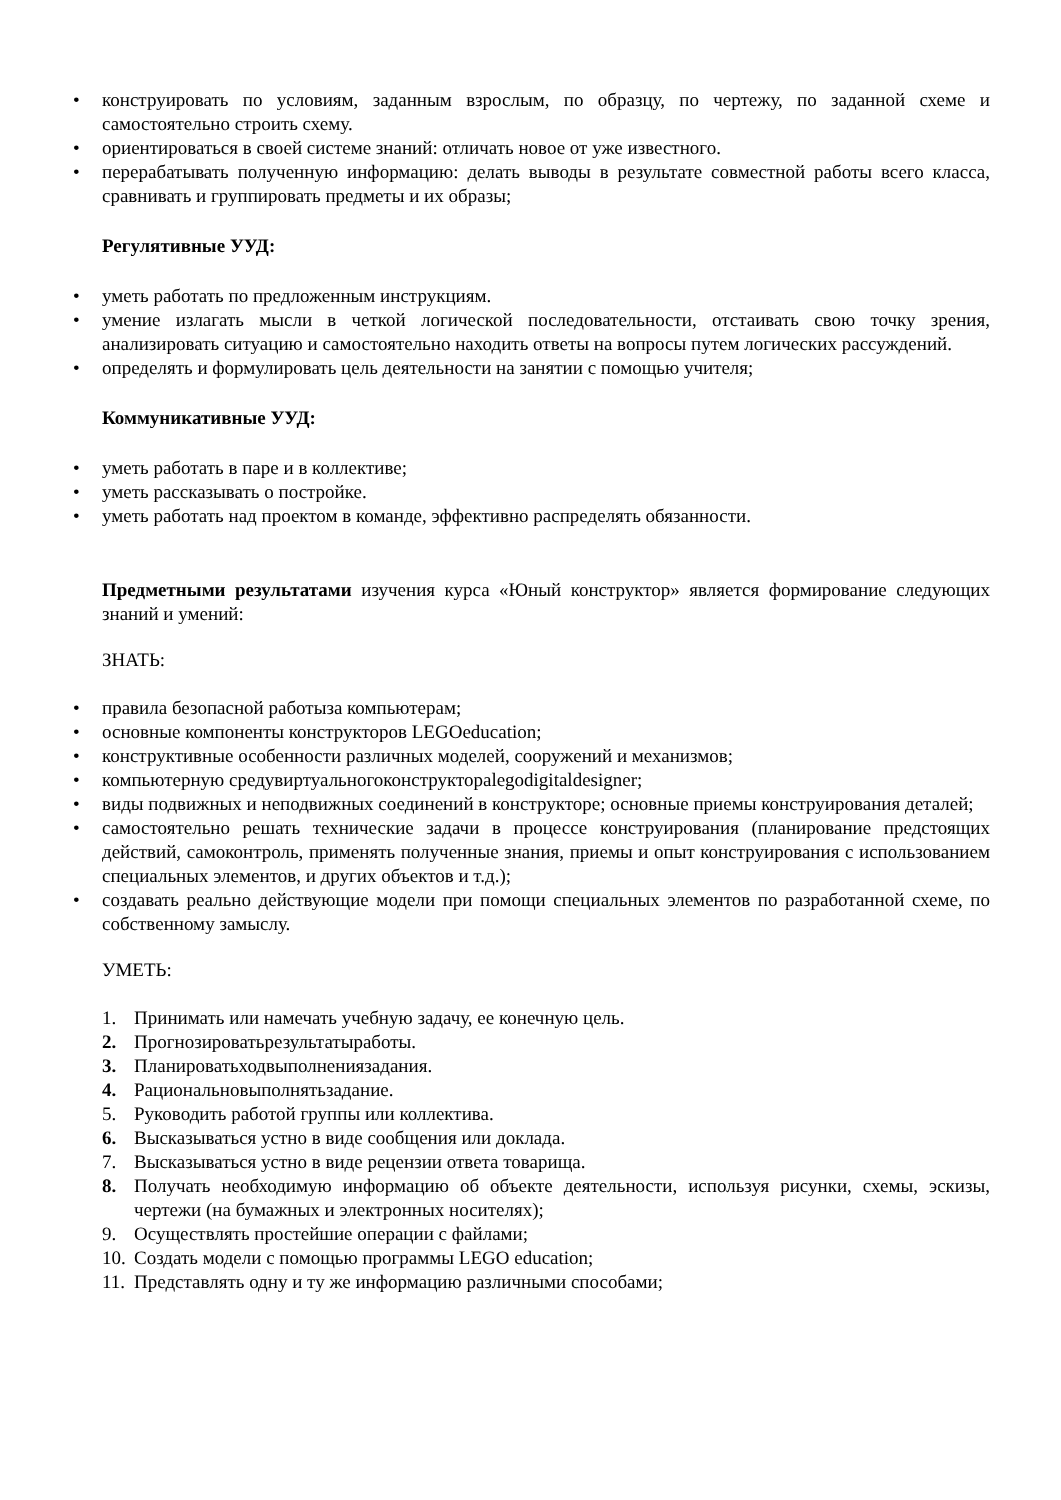• конструировать по условиям, заданным взрослым, по образцу, по чертежу, по заданной схеме и самостоятельно строить схему.
• ориентироваться в своей системе знаний: отличать новое от уже известного.
• перерабатывать полученную информацию: делать выводы в результате совместной работы всего класса, сравнивать и группировать предметы и их образы;
Регулятивные УУД:
• уметь работать по предложенным инструкциям.
• умение излагать мысли в четкой логической последовательности, отстаивать свою точку зрения, анализировать ситуацию и самостоятельно находить ответы на вопросы путем логических рассуждений.
• определять и формулировать цель деятельности на занятии с помощью учителя;
Коммуникативные УУД:
• уметь работать в паре и в коллективе;
• уметь рассказывать о постройке.
• уметь работать над проектом в команде, эффективно распределять обязанности.
Предметными результатами изучения курса «Юный конструктор» является формирование следующих знаний и умений:
ЗНАТЬ:
• правила безопасной работыза компьютерам;
• основные компоненты конструкторов LEGOeducation;
• конструктивные особенности различных моделей, сооружений и механизмов;
• компьютерную средувиртуальногоконструкторalegodigitaldesigner;
• виды подвижных и неподвижных соединений в конструкторе; основные приемы конструирования деталей;
• самостоятельно решать технические задачи в процессе конструирования (планирование предстоящих действий, самоконтроль, применять полученные знания, приемы и опыт конструирования с использованием специальных элементов, и других объектов и т.д.);
• создавать реально действующие модели при помощи специальных элементов по разработанной схеме, по собственному замыслу.
УМЕТЬ:
1. Принимать или намечать учебную задачу, ее конечную цель.
2. Прогнозироватьрезультатыработы.
3. Планироватьходвыполнениязадания.
4. Рациональновыполнятьзадание.
5. Руководить работой группы или коллектива.
6. Высказываться устно в виде сообщения или доклада.
7. Высказываться устно в виде рецензии ответа товарища.
8. Получать необходимую информацию об объекте деятельности, используя рисунки, схемы, эскизы, чертежи (на бумажных и электронных носителях);
9. Осуществлять простейшие операции с файлами;
10. Создать модели с помощью программы LEGO education;
11. Представлять одну и ту же информацию различными способами;